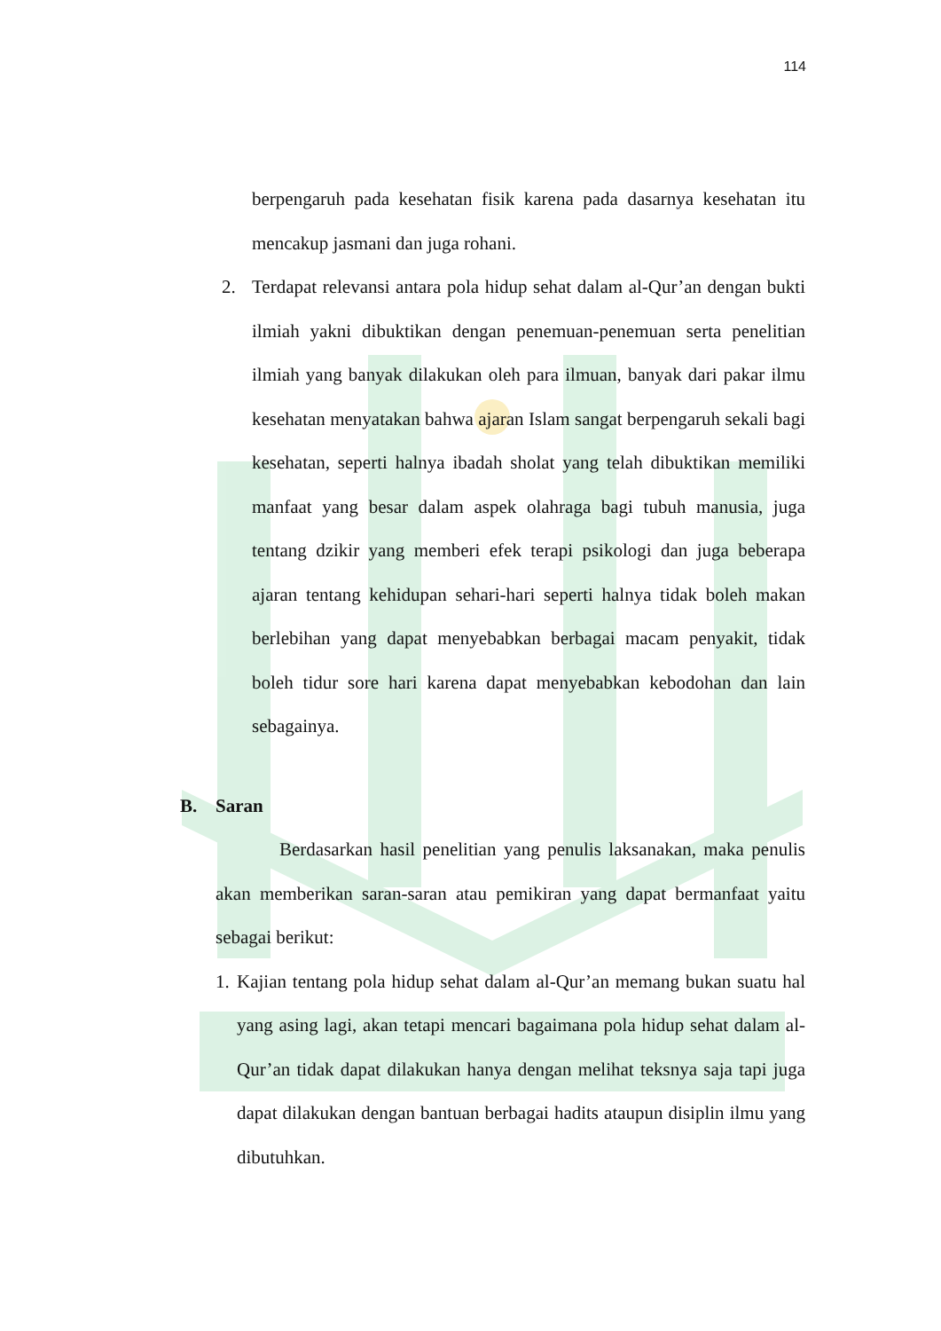114
berpengaruh pada kesehatan fisik karena pada dasarnya kesehatan itu mencakup jasmani dan juga rohani.
2. Terdapat relevansi antara pola hidup sehat dalam al-Qur’an dengan bukti ilmiah yakni dibuktikan dengan penemuan-penemuan serta penelitian ilmiah yang banyak dilakukan oleh para ilmuan, banyak dari pakar ilmu kesehatan menyatakan bahwa ajaran Islam sangat berpengaruh sekali bagi kesehatan, seperti halnya ibadah sholat yang telah dibuktikan memiliki manfaat yang besar dalam aspek olahraga bagi tubuh manusia, juga tentang dzikir yang memberi efek terapi psikologi dan juga beberapa ajaran tentang kehidupan sehari-hari seperti halnya tidak boleh makan berlebihan yang dapat menyebabkan berbagai macam penyakit, tidak boleh tidur sore hari karena dapat menyebabkan kebodohan dan lain sebagainya.
B. Saran
Berdasarkan hasil penelitian yang penulis laksanakan, maka penulis akan memberikan saran-saran atau pemikiran yang dapat bermanfaat yaitu sebagai berikut:
1.
Kajian tentang pola hidup sehat dalam al-Qur’an memang bukan suatu hal yang asing lagi, akan tetapi mencari bagaimana pola hidup sehat dalam al-Qur’an tidak dapat dilakukan hanya dengan melihat teksnya saja tapi juga dapat dilakukan dengan bantuan berbagai hadits ataupun disiplin ilmu yang dibutuhkan.